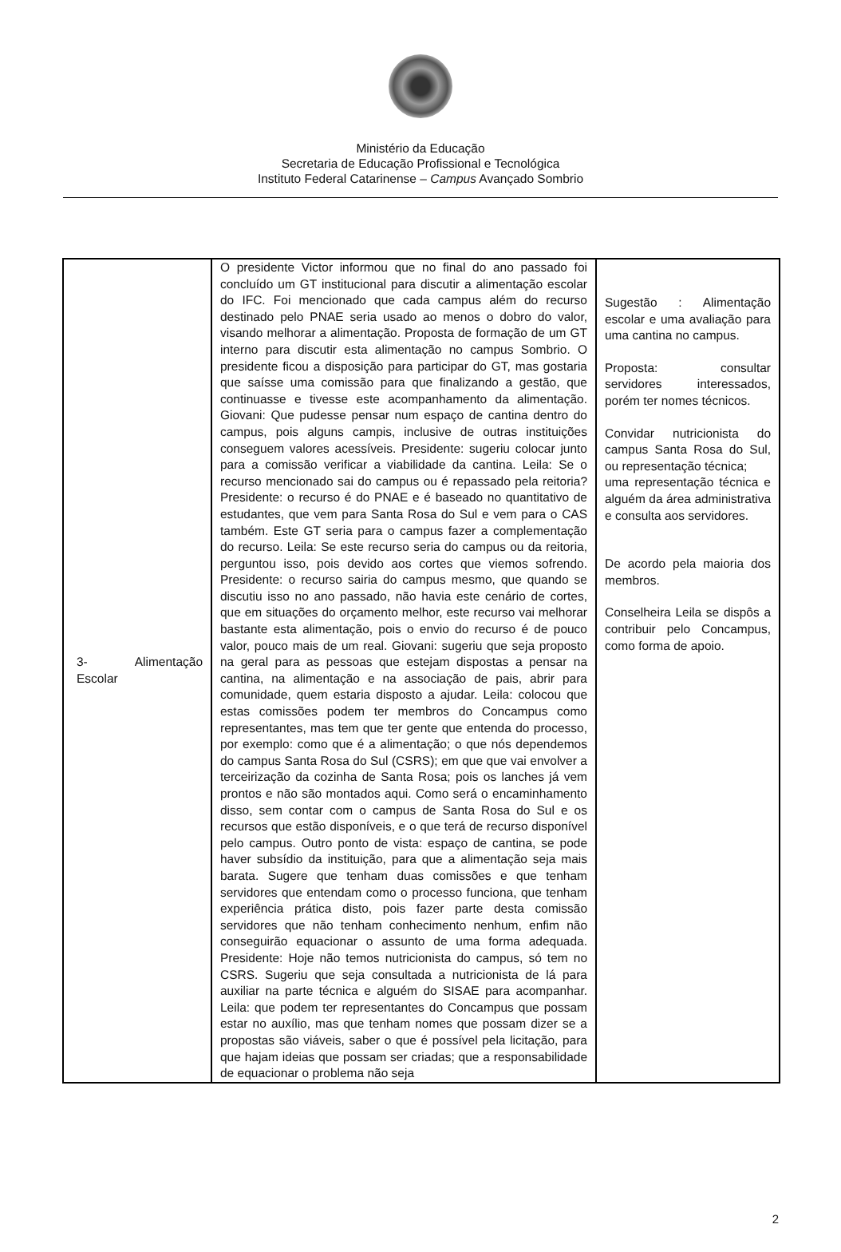Ministério da Educação
Secretaria de Educação Profissional e Tecnológica
Instituto Federal Catarinense – Campus Avançado Sombrio
| 3- Alimentação Escolar | O presidente Victor informou que no final do ano passado foi concluído um GT institucional para discutir a alimentação escolar do IFC. Foi mencionado que cada campus além do recurso destinado pelo PNAE seria usado ao menos o dobro do valor, visando melhorar a alimentação. Proposta de formação de um GT interno para discutir esta alimentação no campus Sombrio. O presidente ficou a disposição para participar do GT, mas gostaria que saísse uma comissão para que finalizando a gestão, que continuasse e tivesse este acompanhamento da alimentação. Giovani: Que pudesse pensar num espaço de cantina dentro do campus, pois alguns campis, inclusive de outras instituições conseguem valores acessíveis. Presidente: sugeriu colocar junto para a comissão verificar a viabilidade da cantina. Leila: Se o recurso mencionado sai do campus ou é repassado pela reitoria? Presidente: o recurso é do PNAE e é baseado no quantitativo de estudantes, que vem para Santa Rosa do Sul e vem para o CAS também. Este GT seria para o campus fazer a complementação do recurso. Leila: Se este recurso seria do campus ou da reitoria, perguntou isso, pois devido aos cortes que viemos sofrendo. Presidente: o recurso sairia do campus mesmo, que quando se discutiu isso no ano passado, não havia este cenário de cortes, que em situações do orçamento melhor, este recurso vai melhorar bastante esta alimentação, pois o envio do recurso é de pouco valor, pouco mais de um real. Giovani: sugeriu que seja proposto na geral para as pessoas que estejam dispostas a pensar na cantina, na alimentação e na associação de pais, abrir para comunidade, quem estaria disposto a ajudar. Leila: colocou que estas comissões podem ter membros do Concampus como representantes, mas tem que ter gente que entenda do processo, por exemplo: como que é a alimentação; o que nós dependemos do campus Santa Rosa do Sul (CSRS); em que que vai envolver a terceirização da cozinha de Santa Rosa; pois os lanches já vem prontos e não são montados aqui. Como será o encaminhamento disso, sem contar com o campus de Santa Rosa do Sul e os recursos que estão disponíveis, e o que terá de recurso disponível pelo campus. Outro ponto de vista: espaço de cantina, se pode haver subsídio da instituição, para que a alimentação seja mais barata. Sugere que tenham duas comissões e que tenham servidores que entendam como o processo funciona, que tenham experiência prática disto, pois fazer parte desta comissão servidores que não tenham conhecimento nenhum, enfim não conseguirão equacionar o assunto de uma forma adequada. Presidente: Hoje não temos nutricionista do campus, só tem no CSRS. Sugeriu que seja consultada a nutricionista de lá para auxiliar na parte técnica e alguém do SISAE para acompanhar. Leila: que podem ter representantes do Concampus que possam estar no auxílio, mas que tenham nomes que possam dizer se a propostas são viáveis, saber o que é possível pela licitação, para que hajam ideias que possam ser criadas; que a responsabilidade de equacionar o problema não seja | Sugestão : Alimentação escolar e uma avaliação para uma cantina no campus. Proposta: consultar servidores interessados, porém ter nomes técnicos. Convidar nutricionista do campus Santa Rosa do Sul, ou representação técnica; uma representação técnica e alguém da área administrativa e consulta aos servidores. De acordo pela maioria dos membros. Conselheira Leila se dispôs a contribuir pelo Concampus, como forma de apoio. |
2